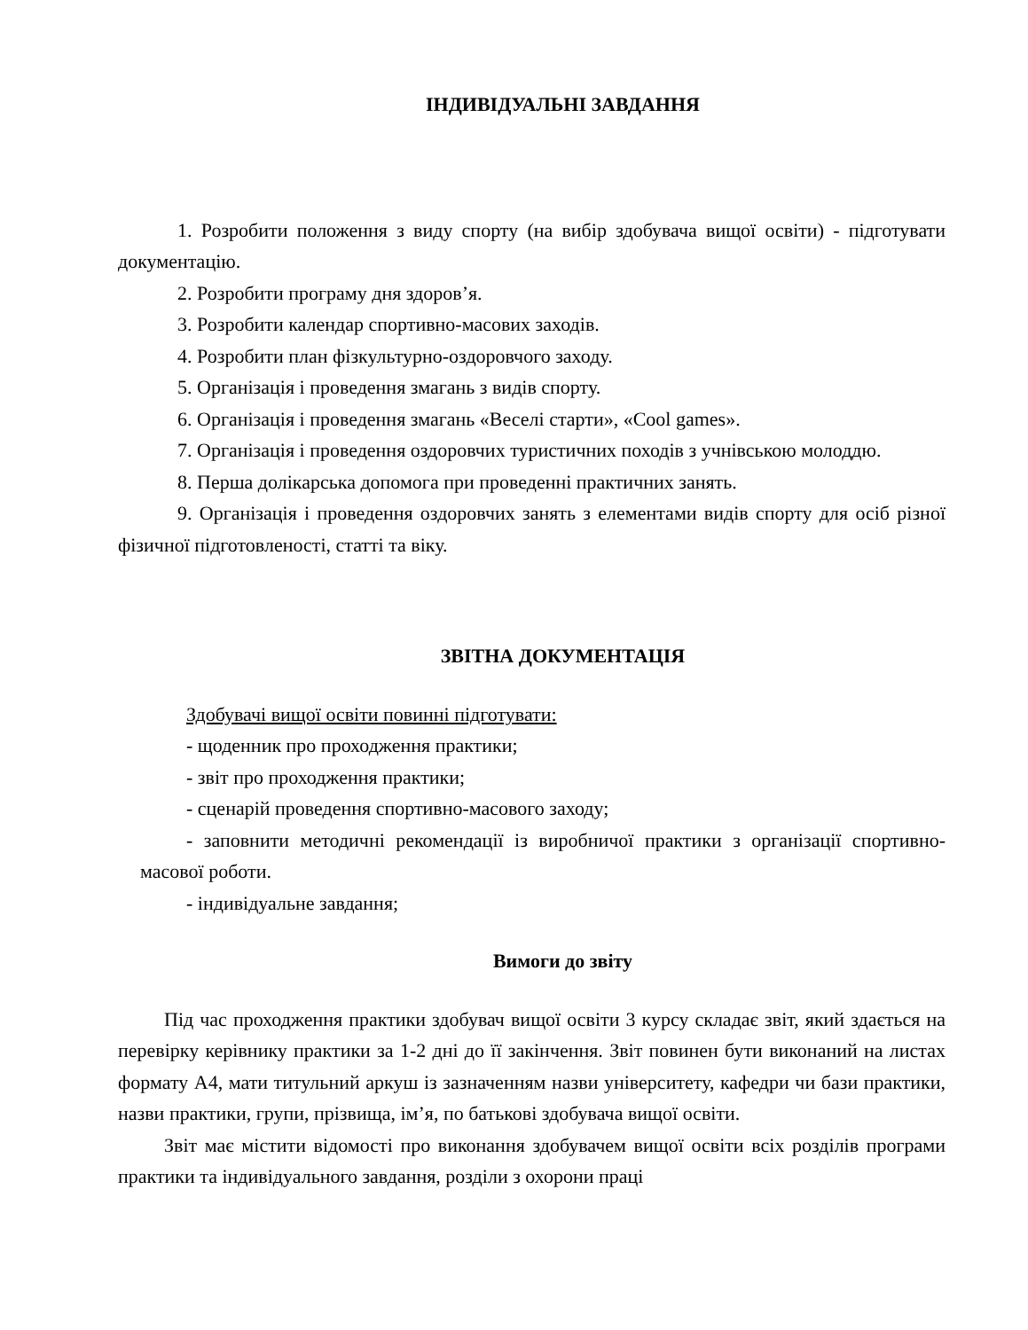ІНДИВІДУАЛЬНІ ЗАВДАННЯ
1. Розробити положення з виду спорту (на вибір здобувача вищої освіти) - підготувати документацію.
2. Розробити програму дня здоров’я.
3. Розробити календар спортивно-масових заходів.
4. Розробити план фізкультурно-оздоровчого заходу.
5. Організація і проведення змагань з видів спорту.
6. Організація і проведення змагань «Веселі старти», «Cool games».
7. Організація і проведення оздоровчих туристичних походів з учнівською молоддю.
8. Перша долікарська допомога при проведенні практичних занять.
9. Організація і проведення оздоровчих занять з елементами видів спорту для осіб різної фізичної підготовленості, статті та віку.
ЗВІТНА ДОКУМЕНТАЦІЯ
Здобувачі вищої освіти повинні підготувати:
- щоденник про проходження практики;
- звіт про проходження практики;
- сценарій проведення спортивно-масового заходу;
- заповнити методичні рекомендації із виробничої практики з організації спортивно-масової роботи.
- індивідуальне завдання;
Вимоги до звіту
Під час проходження практики здобувач вищої освіти 3 курсу складає звіт, який здається на перевірку керівнику практики за 1-2 дні до її закінчення. Звіт повинен бути виконаний на листах формату А4, мати титульний аркуш із зазначенням назви університету, кафедри чи бази практики, назви практики, групи, прізвища, ім’я, по батькові здобувача вищої освіти.
Звіт має містити відомості про виконання здобувачем вищої освіти всіх розділів програми практики та індивідуального завдання, розділи з охорони праці